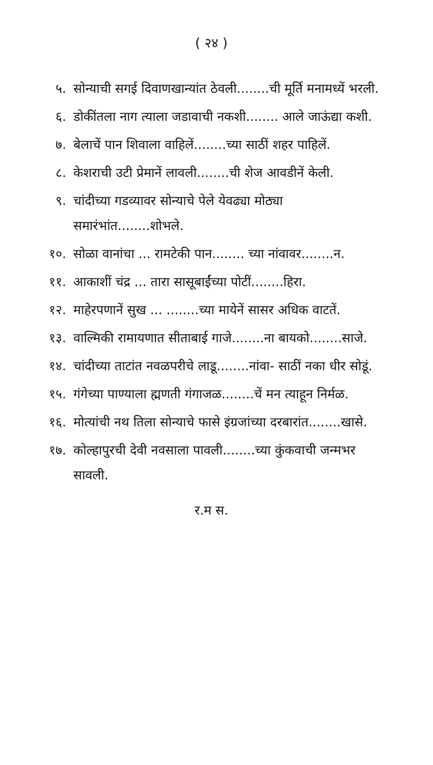( २४ )
५. सोन्याची सगई दिवाणखान्यांत ठेवली........ची मूर्ति मनामध्यें भरली.
६. डोकींतला नाग त्याला जडावाची नकशी........ आले जाऊंद्या कशी.
७. बेलाचें पान शिवाला वाहिलें........च्या साठीं शहर पाहिलें.
८. केशराची उटी प्रेमानें लावली........ची शेज आवडीनें केली.
९. चांदीच्या गडव्यावर सोन्याचे पेले येवढ्या मोठ्या समारंभांत........शोभले.
१०. सोळा वानांचा ... रामटेकी पान........ च्या नांवावर........न.
११. आकाशीं चंद्र ... तारा सासूबाईंच्या पोटीं........हिरा.
१२. माहेरपणानें सुख ... ........च्या मायेनें सासर अधिक वाटतें.
१३. वाल्मिकी रामायणात सीताबाई गाजे........ना बायको........साजे.
१४. चांदीच्या ताटांत नवळपरीचे लाडू........नांवा- साठीं नका धीर सोडूं.
१५. गंगेच्या पाण्याला ह्मणती गंगाजळ........चें मन त्याहून निर्मळ.
१६. मोत्यांची नथ तिला सोन्याचे फासे इंग्रजांच्या दरबारांत........खासे.
१७. कोल्हापुरची देवी नवसाला पावली........च्या कुंकवाची जन्मभर सावली.
र.म स.